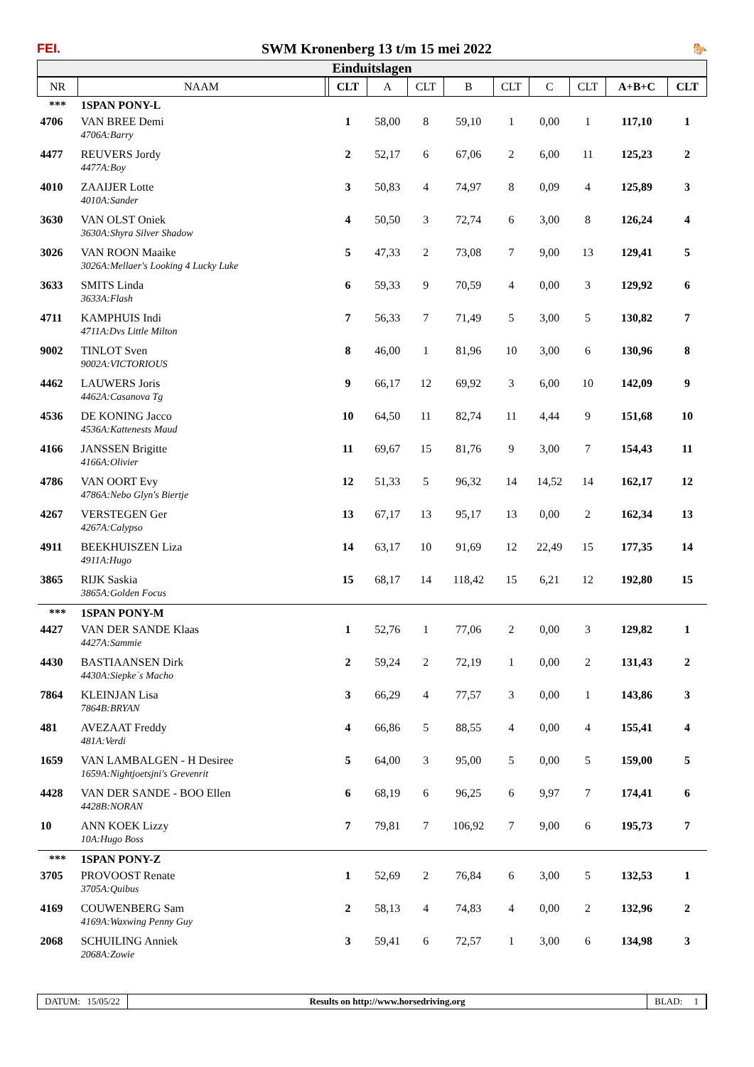FEI. SWM Kronenberg 13 t/m 15 mei 2022 🐎
Einduitslagen
| NR | NAAM | | CLT | A | CLT | B | CLT | C | CLT | A+B+C | CLT |
| --- | --- | --- | --- | --- | --- | --- | --- | --- | --- | --- | --- |
| *** | 1SPAN PONY-L | | | | | | | | | | |
| 4706 | VAN BREE Demi | | 1 | 58,00 | 8 | 59,10 | 1 | 0,00 | 1 | 117,10 | 1 |
| | 4706A:Barry | | | | | | | | | | |
| 4477 | REUVERS Jordy | | 2 | 52,17 | 6 | 67,06 | 2 | 6,00 | 11 | 125,23 | 2 |
| | 4477A:Boy | | | | | | | | | | |
| 4010 | ZAAIJER Lotte | | 3 | 50,83 | 4 | 74,97 | 8 | 0,09 | 4 | 125,89 | 3 |
| | 4010A:Sander | | | | | | | | | | |
| 3630 | VAN OLST Oniek | | 4 | 50,50 | 3 | 72,74 | 6 | 3,00 | 8 | 126,24 | 4 |
| | 3630A:Shyra Silver Shadow | | | | | | | | | | |
| 3026 | VAN ROON Maaike | | 5 | 47,33 | 2 | 73,08 | 7 | 9,00 | 13 | 129,41 | 5 |
| | 3026A:Mellaer's Looking 4 Lucky Luke | | | | | | | | | | |
| 3633 | SMITS Linda | | 6 | 59,33 | 9 | 70,59 | 4 | 0,00 | 3 | 129,92 | 6 |
| | 3633A:Flash | | | | | | | | | | |
| 4711 | KAMPHUIS Indi | | 7 | 56,33 | 7 | 71,49 | 5 | 3,00 | 5 | 130,82 | 7 |
| | 4711A:Dvs Little Milton | | | | | | | | | | |
| 9002 | TINLOT Sven | | 8 | 46,00 | 1 | 81,96 | 10 | 3,00 | 6 | 130,96 | 8 |
| | 9002A:VICTORIOUS | | | | | | | | | | |
| 4462 | LAUWERS Joris | | 9 | 66,17 | 12 | 69,92 | 3 | 6,00 | 10 | 142,09 | 9 |
| | 4462A:Casanova Tg | | | | | | | | | | |
| 4536 | DE KONING Jacco | | 10 | 64,50 | 11 | 82,74 | 11 | 4,44 | 9 | 151,68 | 10 |
| | 4536A:Kattenests Maud | | | | | | | | | | |
| 4166 | JANSSEN Brigitte | | 11 | 69,67 | 15 | 81,76 | 9 | 3,00 | 7 | 154,43 | 11 |
| | 4166A:Olivier | | | | | | | | | | |
| 4786 | VAN OORT Evy | | 12 | 51,33 | 5 | 96,32 | 14 | 14,52 | 14 | 162,17 | 12 |
| | 4786A:Nebo Glyn's Biertje | | | | | | | | | | |
| 4267 | VERSTEGEN Ger | | 13 | 67,17 | 13 | 95,17 | 13 | 0,00 | 2 | 162,34 | 13 |
| | 4267A:Calypso | | | | | | | | | | |
| 4911 | BEEKHUISZEN Liza | | 14 | 63,17 | 10 | 91,69 | 12 | 22,49 | 15 | 177,35 | 14 |
| | 4911A:Hugo | | | | | | | | | | |
| 3865 | RIJK Saskia | | 15 | 68,17 | 14 | 118,42 | 15 | 6,21 | 12 | 192,80 | 15 |
| | 3865A:Golden Focus | | | | | | | | | | |
| *** | 1SPAN PONY-M | | | | | | | | | | |
| 4427 | VAN DER SANDE Klaas | | 1 | 52,76 | 1 | 77,06 | 2 | 0,00 | 3 | 129,82 | 1 |
| | 4427A:Sammie | | | | | | | | | | |
| 4430 | BASTIAANSEN Dirk | | 2 | 59,24 | 2 | 72,19 | 1 | 0,00 | 2 | 131,43 | 2 |
| | 4430A:Siepke`s Macho | | | | | | | | | | |
| 7864 | KLEINJAN Lisa | | 3 | 66,29 | 4 | 77,57 | 3 | 0,00 | 1 | 143,86 | 3 |
| | 7864B:BRYAN | | | | | | | | | | |
| 481 | AVEZAAT Freddy | | 4 | 66,86 | 5 | 88,55 | 4 | 0,00 | 4 | 155,41 | 4 |
| | 481A:Verdi | | | | | | | | | | |
| 1659 | VAN LAMBALGEN - H Desiree | | 5 | 64,00 | 3 | 95,00 | 5 | 0,00 | 5 | 159,00 | 5 |
| | 1659A:Nightjoetsjni's Grevenrit | | | | | | | | | | |
| 4428 | VAN DER SANDE - BOO Ellen | | 6 | 68,19 | 6 | 96,25 | 6 | 9,97 | 7 | 174,41 | 6 |
| | 4428B:NORAN | | | | | | | | | | |
| 10 | ANN KOEK Lizzy | | 7 | 79,81 | 7 | 106,92 | 7 | 9,00 | 6 | 195,73 | 7 |
| | 10A:Hugo Boss | | | | | | | | | | |
| *** | 1SPAN PONY-Z | | | | | | | | | | |
| 3705 | PROVOOST Renate | | 1 | 52,69 | 2 | 76,84 | 6 | 3,00 | 5 | 132,53 | 1 |
| | 3705A:Quibus | | | | | | | | | | |
| 4169 | COUWENBERG Sam | | 2 | 58,13 | 4 | 74,83 | 4 | 0,00 | 2 | 132,96 | 2 |
| | 4169A:Waxwing Penny Guy | | | | | | | | | | |
| 2068 | SCHUILING Anniek | | 3 | 59,41 | 6 | 72,57 | 1 | 3,00 | 6 | 134,98 | 3 |
| | 2068A:Zowie | | | | | | | | | | |
DATUM: 15/05/22 Results on http://www.horsedriving.org
BLAD: 1